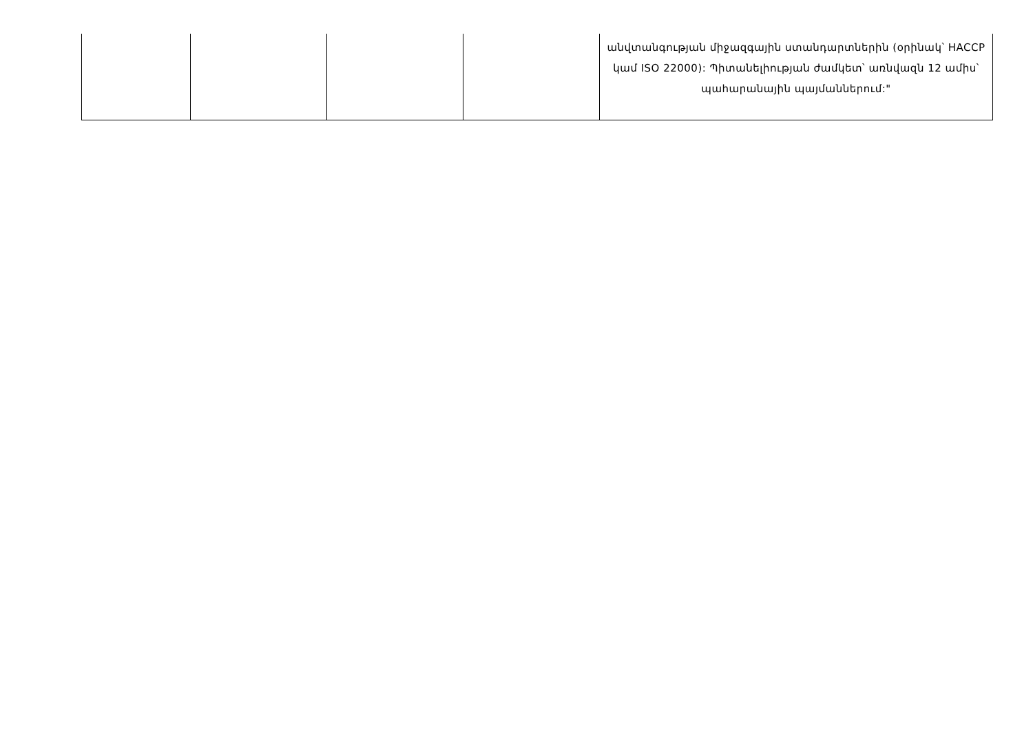| | | | | անվտանգության միջազգային ստանդարտներին (օրինակ՝ HACCP կամ ISO 22000): Պիտանելիության ժամկետ՝ առնվազն 12 ամիս՝ պահարանային պայմաններում:" |